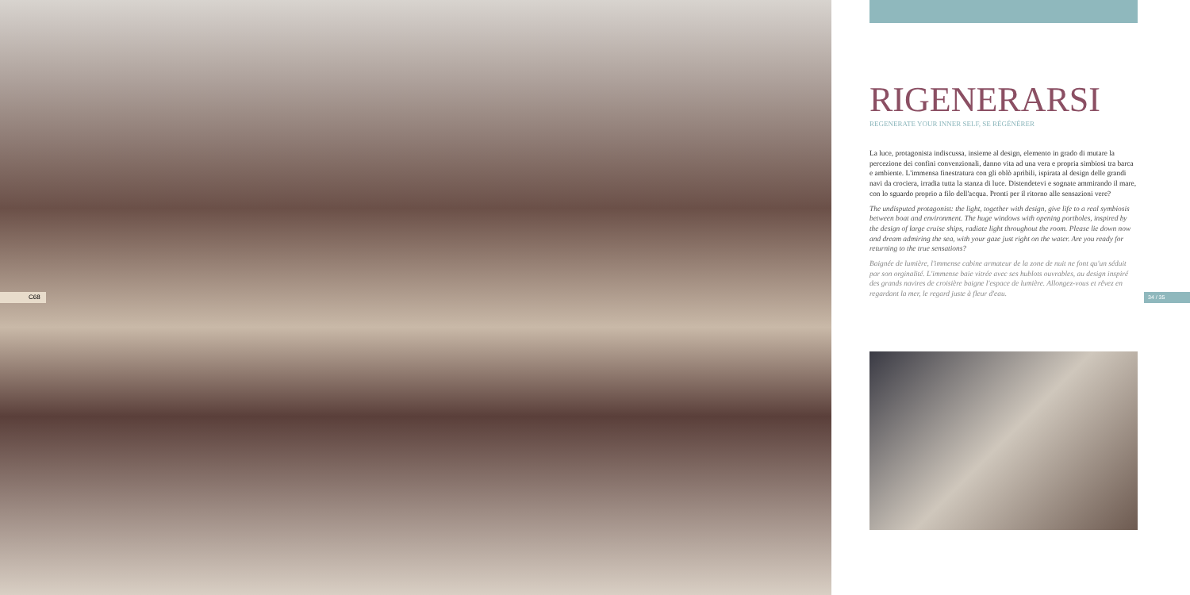C68
RIGENERARSI
REGENERATE YOUR INNER SELF, SE RÉGÉNÉRER
La luce, protagonista indiscussa, insieme al design, elemento in grado di mutare la percezione dei confini convenzionali, danno vita ad una vera e propria simbiosi tra barca e ambiente. L'immensa finestratura con gli oblò apribili, ispirata al design delle grandi navi da crociera, irradia tutta la stanza di luce. Distendetevi e sognate ammirando il mare, con lo sguardo proprio a filo dell'acqua. Pronti per il ritorno alle sensazioni vere?
The undisputed protagonist: the light, together with design, give life to a real symbiosis between boat and environment. The huge windows with opening portholes, inspired by the design of large cruise ships, radiate light throughout the room. Please lie down now and dream admiring the sea, with your gaze just right on the water. Are you ready for returning to the true sensations?
Baignée de lumière, l'immense cabine armateur de la zone de nuit ne font qu'un séduit par son orginalité. L'immense baie vitrée avec ses hublots ouvrables, au design inspiré des grands navires de croisière baigne l'espace de lumière. Allongez-vous et rêvez en regardant la mer, le regard juste à fleur d'eau.
34 / 35